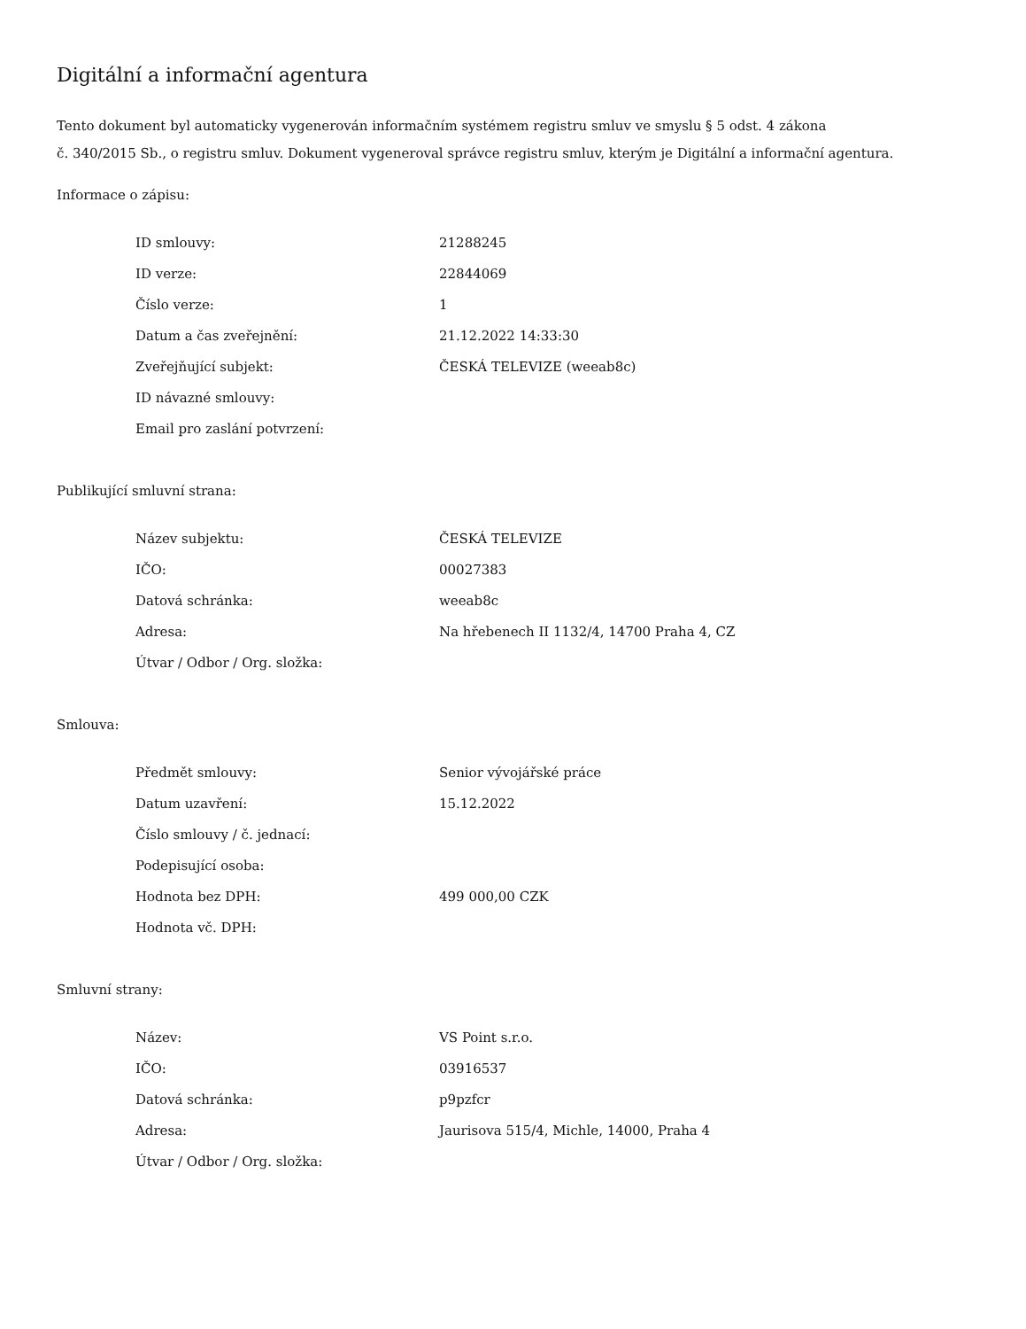Digitální a informační agentura
Tento dokument byl automaticky vygenerován informačním systémem registru smluv ve smyslu § 5 odst. 4 zákona
č. 340/2015 Sb., o registru smluv. Dokument vygeneroval správce registru smluv, kterým je Digitální a informační agentura.
Informace o zápisu:
| ID smlouvy: | 21288245 |
| ID verze: | 22844069 |
| Číslo verze: | 1 |
| Datum a čas zveřejnění: | 21.12.2022 14:33:30 |
| Zveřejňující subjekt: | ČESKÁ TELEVIZE (weeab8c) |
| ID návazné smlouvy: | |
| Email pro zaslání potvrzení: | |
Publikující smluvní strana:
| Název subjektu: | ČESKÁ TELEVIZE |
| IČO: | 00027383 |
| Datová schránka: | weeab8c |
| Adresa: | Na hřebenech II 1132/4, 14700 Praha 4, CZ |
| Útvar / Odbor / Org. složka: | |
Smlouva:
| Předmět smlouvy: | Senior vývojářské práce |
| Datum uzavření: | 15.12.2022 |
| Číslo smlouvy / č. jednací: | |
| Podepisující osoba: | |
| Hodnota bez DPH: | 499 000,00 CZK |
| Hodnota vč. DPH: | |
Smluvní strany:
| Název: | VS Point s.r.o. |
| IČO: | 03916537 |
| Datová schránka: | p9pzfcr |
| Adresa: | Jaurisova 515/4, Michle, 14000, Praha 4 |
| Útvar / Odbor / Org. složka: | |